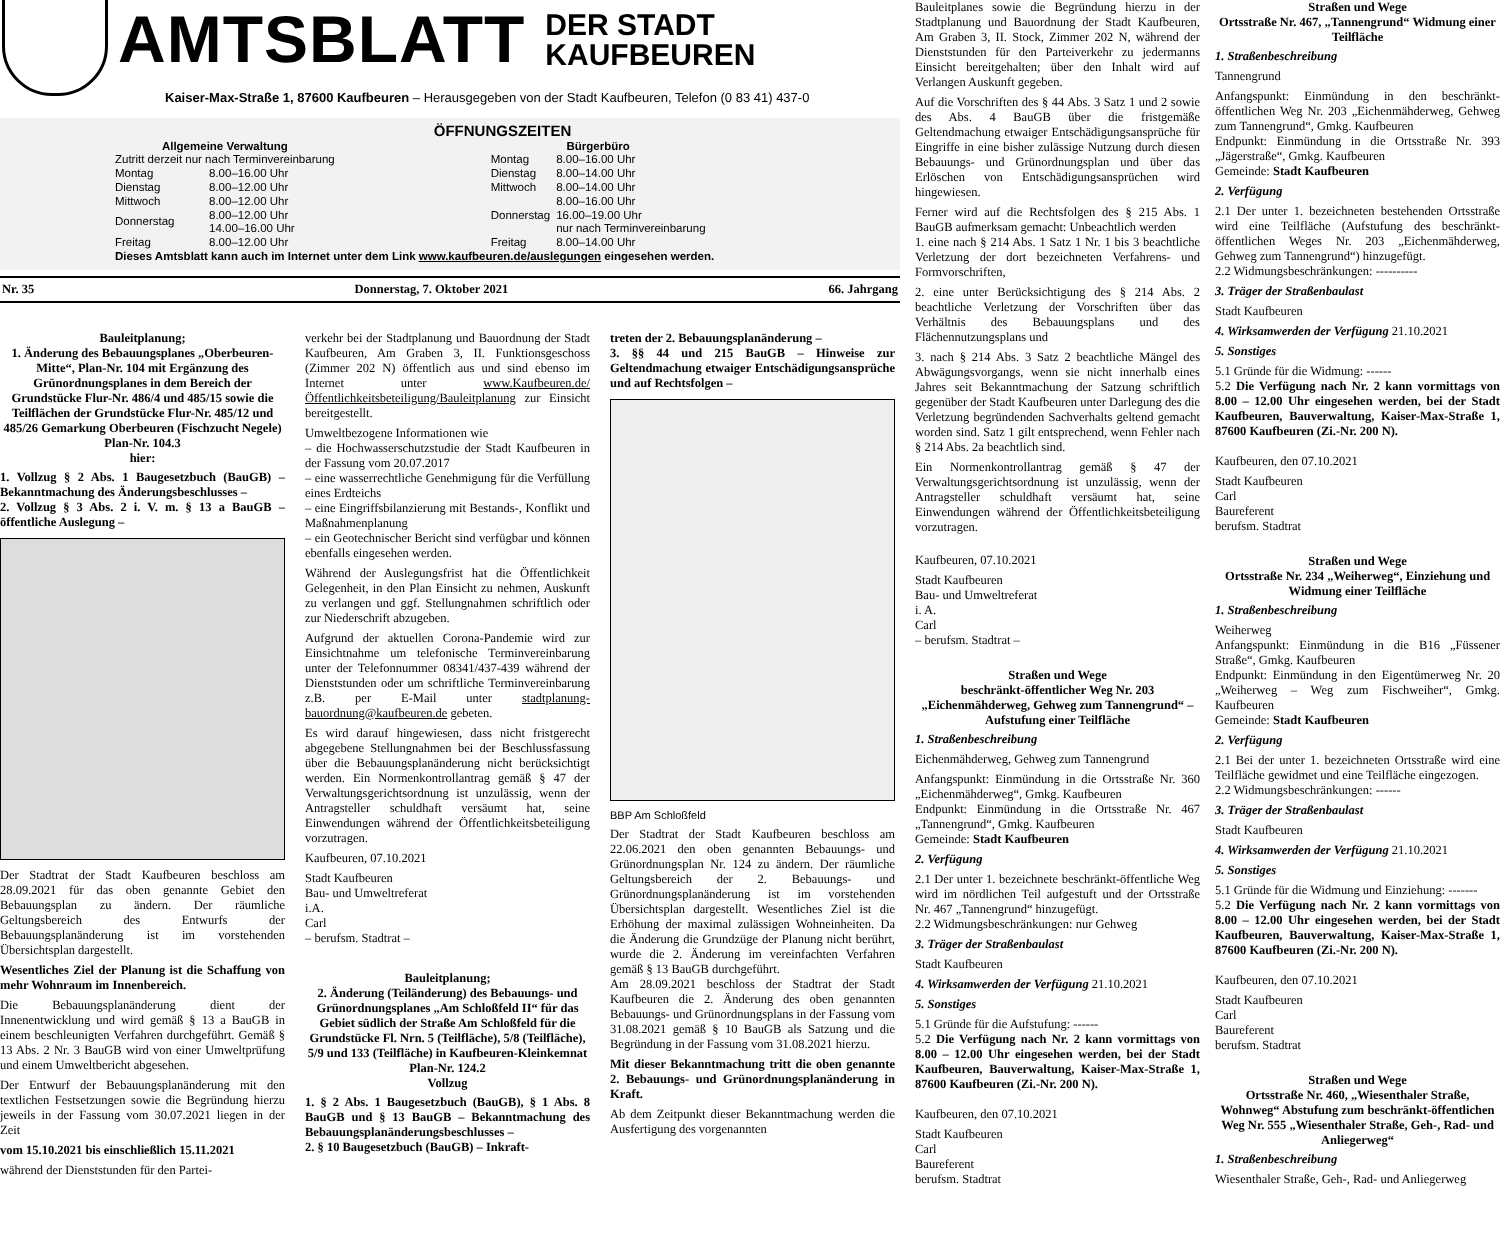AMTSBLATT
DER STADT
KAUFBEUREN
Kaiser-Max-Straße 1, 87600 Kaufbeuren – Herausgegeben von der Stadt Kaufbeuren, Telefon (0 83 41) 437-0
ÖFFNUNGSZEITEN
| Allgemeine Verwaltung | |
| --- | --- |
| Zutritt derzeit nur nach Terminvereinbarung | |
| Montag | 8.00–16.00 Uhr |
| Dienstag | 8.00–12.00 Uhr |
| Mittwoch | 8.00–12.00 Uhr |
| Donnerstag | 8.00–12.00 Uhr 14.00–16.00 Uhr |
| Freitag | 8.00–12.00 Uhr |
| Bürgerbüro | |
| --- | --- |
| Montag | 8.00–16.00 Uhr |
| Dienstag | 8.00–14.00 Uhr |
| Mittwoch | 8.00–14.00 Uhr |
| Donnerstag | 8.00–16.00 Uhr 16.00–19.00 Uhr nur nach Terminvereinbarung |
| Freitag | 8.00–14.00 Uhr |
Dieses Amtsblatt kann auch im Internet unter dem Link www.kaufbeuren.de/auslegungen eingesehen werden.
Nr. 35 Donnerstag, 7. Oktober 2021 66. Jahrgang
Bauleitplanung;
1. Änderung des Bebauungsplanes „Oberbeuren-Mitte“, Plan-Nr. 104 mit Ergänzung des Grünordnungsplanes in dem Bereich der Grundstücke Flur-Nr. 486/4 und 485/15 sowie die Teilflächen der Grundstücke Flur-Nr. 485/12 und 485/26 Gemarkung Oberbeuren (Fischzucht Negele) Plan-Nr. 104.3
hier:
1. Vollzug § 2 Abs. 1 Baugesetzbuch (BauGB) – Bekanntmachung des Änderungsbeschlusses –
2. Vollzug § 3 Abs. 2 i. V. m. § 13 a BauGB – öffentliche Auslegung –
Der Stadtrat der Stadt Kaufbeuren beschloss am 28.09.2021 für das oben genannte Gebiet den Bebauungsplan zu ändern. Der räumliche Geltungsbereich des Entwurfs der Bebauungsplanänderung ist im vorstehenden Übersichtsplan dargestellt.
Wesentliches Ziel der Planung ist die Schaffung von mehr Wohnraum im Innenbereich.
Die Bebauungsplanänderung dient der Innenentwicklung und wird gemäß § 13 a BauGB in einem beschleunigten Verfahren durchgeführt. Gemäß § 13 Abs. 2 Nr. 3 BauGB wird von einer Umweltprüfung und einem Umweltbericht abgesehen.
Der Entwurf der Bebauungsplanänderung mit den textlichen Festsetzungen sowie die Begründung hierzu jeweils in der Fassung vom 30.07.2021 liegen in der Zeit
vom 15.10.2021 bis einschließlich 15.11.2021
während der Dienststunden für den Partei-
verkehr bei der Stadtplanung und Bauordnung der Stadt Kaufbeuren, Am Graben 3, II. Funktionsgeschoss (Zimmer 202 N) öffentlich aus und sind ebenso im Internet unter www.Kaufbeuren.de/Öffentlichkeitsbeteiligung/Bauleitplanung zur Einsicht bereitgestellt.
Umweltbezogene Informationen wie
– die Hochwasserschutzstudie der Stadt Kaufbeuren in der Fassung vom 20.07.2017
– eine wasserrechtliche Genehmigung für die Verfüllung eines Erdteichs
– eine Eingriffsbilanzierung mit Bestands-, Konflikt und Maßnahmenplanung
– ein Geotechnischer Bericht sind verfügbar und können ebenfalls eingesehen werden.
Während der Auslegungsfrist hat die Öffentlichkeit Gelegenheit, in den Plan Einsicht zu nehmen, Auskunft zu verlangen und ggf. Stellungnahmen schriftlich oder zur Niederschrift abzugeben.
Aufgrund der aktuellen Corona-Pandemie wird zur Einsichtnahme um telefonische Terminvereinbarung unter der Telefonnummer 08341/437-439 während der Dienststunden oder um schriftliche Terminvereinbarung z.B. per E-Mail unter stadtplanung-bauordnung@kaufbeuren.de gebeten.
Es wird darauf hingewiesen, dass nicht fristgerecht abgegebene Stellungnahmen bei der Beschlussfassung über die Bebauungsplanänderung nicht berücksichtigt werden. Ein Normenkontrollantrag gemäß § 47 der Verwaltungsgerichtsordnung ist unzulässig, wenn der Antragsteller schuldhaft versäumt hat, seine Einwendungen während der Öffentlichkeitsbeteiligung vorzutragen.
Kaufbeuren, 07.10.2021
Stadt Kaufbeuren
Bau- und Umweltreferat
i.A.
Carl
– berufsm. Stadtrat –
Bauleitplanung;
2. Änderung (Teiländerung) des Bebauungs- und Grünordnungsplanes „Am Schloßfeld II“ für das Gebiet südlich der Straße Am Schloßfeld für die Grundstücke Fl. Nrn. 5 (Teilfläche), 5/8 (Teilfläche), 5/9 und 133 (Teilfläche) in Kaufbeuren-Kleinkemnat Plan-Nr. 124.2
Vollzug
1. § 2 Abs. 1 Baugesetzbuch (BauGB), § 1 Abs. 8 BauGB und § 13 BauGB – Bekanntmachung des Bebauungsplanänderungsbeschlusses –
2. § 10 Baugesetzbuch (BauGB) – Inkraft-
treten der 2. Bebauungsplanänderung –
3. §§ 44 und 215 BauGB – Hinweise zur Geltendmachung etwaiger Entschädigungsansprüche und auf Rechtsfolgen –
BBP Am Schloßfeld
Der Stadtrat der Stadt Kaufbeuren beschloss am 22.06.2021 den oben genannten Bebauungs- und Grünordnungsplan Nr. 124 zu ändern. Der räumliche Geltungsbereich der 2. Bebauungs- und Grünordnungsplanänderung ist im vorstehenden Übersichtsplan dargestellt. Wesentliches Ziel ist die Erhöhung der maximal zulässigen Wohneinheiten. Da die Änderung die Grundzüge der Planung nicht berührt, wurde die 2. Änderung im vereinfachten Verfahren gemäß § 13 BauGB durchgeführt.
Am 28.09.2021 beschloss der Stadtrat der Stadt Kaufbeuren die 2. Änderung des oben genannten Bebauungs- und Grünordnungsplans in der Fassung vom 31.08.2021 gemäß § 10 BauGB als Satzung und die Begründung in der Fassung vom 31.08.2021 hierzu.
Mit dieser Bekanntmachung tritt die oben genannte 2. Bebauungs- und Grünordnungsplanänderung in Kraft.
Ab dem Zeitpunkt dieser Bekanntmachung werden die Ausfertigung des vorgenannten
Bauleitplanes sowie die Begründung hierzu in der Stadtplanung und Bauordnung der Stadt Kaufbeuren, Am Graben 3, II. Stock, Zimmer 202 N, während der Dienststunden für den Parteiverkehr zu jedermanns Einsicht bereitgehalten; über den Inhalt wird auf Verlangen Auskunft gegeben.
Auf die Vorschriften des § 44 Abs. 3 Satz 1 und 2 sowie des Abs. 4 BauGB über die fristgemäße Geltendmachung etwaiger Entschädigungsansprüche für Eingriffe in eine bisher zulässige Nutzung durch diesen Bebauungs- und Grünordnungsplan und über das Erlöschen von Entschädigungsansprüchen wird hingewiesen.
Ferner wird auf die Rechtsfolgen des § 215 Abs. 1 BauGB aufmerksam gemacht: Unbeachtlich werden
1. eine nach § 214 Abs. 1 Satz 1 Nr. 1 bis 3 beachtliche Verletzung der dort bezeichneten Verfahrens- und Formvorschriften,
2. eine unter Berücksichtigung des § 214 Abs. 2 beachtliche Verletzung der Vorschriften über das Verhältnis des Bebauungsplans und des Flächennutzungsplans und
3. nach § 214 Abs. 3 Satz 2 beachtliche Mängel des Abwägungsvorgangs, wenn sie nicht innerhalb eines Jahres seit Bekanntmachung der Satzung schriftlich gegenüber der Stadt Kaufbeuren unter Darlegung des die Verletzung begründenden Sachverhalts geltend gemacht worden sind. Satz 1 gilt entsprechend, wenn Fehler nach § 214 Abs. 2a beachtlich sind.
Ein Normenkontrollantrag gemäß § 47 der Verwaltungsgerichtsordnung ist unzulässig, wenn der Antragsteller schuldhaft versäumt hat, seine Einwendungen während der Öffentlichkeitsbeteiligung vorzutragen.
Kaufbeuren, 07.10.2021
Stadt Kaufbeuren
Bau- und Umweltreferat
i. A.
Carl
– berufsm. Stadtrat –
Straßen und Wege
beschränkt-öffentlicher Weg Nr. 203 „Eichenmähderweg, Gehweg zum Tannengrund“ – Aufstufung einer Teilfläche
1. Straßenbeschreibung
Eichenmähderweg, Gehweg zum Tannengrund
Anfangspunkt: Einmündung in die Ortsstraße Nr. 360 „Eichenmähderweg“, Gmkg. Kaufbeuren
Endpunkt: Einmündung in die Ortsstraße Nr. 467 „Tannengrund“, Gmkg. Kaufbeuren
Gemeinde: Stadt Kaufbeuren
2. Verfügung
2.1 Der unter 1. bezeichnete beschränkt-öffentliche Weg wird im nördlichen Teil aufgestuft und der Ortsstraße Nr. 467 „Tannengrund“ hinzugefügt.
2.2 Widmungsbeschränkungen: nur Gehweg
3. Träger der Straßenbaulast
Stadt Kaufbeuren
4. Wirksamwerden der Verfügung 21.10.2021
5. Sonstiges
5.1 Gründe für die Aufstufung: ------
5.2 Die Verfügung nach Nr. 2 kann vormittags von 8.00 – 12.00 Uhr eingesehen werden, bei der Stadt Kaufbeuren, Bauverwaltung, Kaiser-Max-Straße 1, 87600 Kaufbeuren (Zi.-Nr. 200 N).
Kaufbeuren, den 07.10.2021
Stadt Kaufbeuren
Carl
Baureferent
berufsm. Stadtrat
Straßen und Wege
Ortsstraße Nr. 467, „Tannengrund“ Widmung einer Teilfläche
1. Straßenbeschreibung
Tannengrund
Anfangspunkt: Einmündung in den beschränkt-öffentlichen Weg Nr. 203 „Eichenmähderweg, Gehweg zum Tannengrund“, Gmkg. Kaufbeuren
Endpunkt: Einmündung in die Ortsstraße Nr. 393 „Jägerstraße“, Gmkg. Kaufbeuren
Gemeinde: Stadt Kaufbeuren
2. Verfügung
2.1 Der unter 1. bezeichneten bestehenden Ortsstraße wird eine Teilfläche (Aufstufung des beschränkt-öffentlichen Weges Nr. 203 „Eichenmähderweg, Gehweg zum Tannengrund“) hinzugefügt.
2.2 Widmungsbeschränkungen: ----------
3. Träger der Straßenbaulast
Stadt Kaufbeuren
4. Wirksamwerden der Verfügung 21.10.2021
5. Sonstiges
5.1 Gründe für die Widmung: ------
5.2 Die Verfügung nach Nr. 2 kann vormittags von 8.00 – 12.00 Uhr eingesehen werden, bei der Stadt Kaufbeuren, Bauverwaltung, Kaiser-Max-Straße 1, 87600 Kaufbeuren (Zi.-Nr. 200 N).
Kaufbeuren, den 07.10.2021
Stadt Kaufbeuren
Carl
Baureferent
berufsm. Stadtrat
Straßen und Wege
Ortsstraße Nr. 234 „Weiherweg“, Einziehung und Widmung einer Teilfläche
1. Straßenbeschreibung
Weiherweg
Anfangspunkt: Einmündung in die B16 „Füssener Straße“, Gmkg. Kaufbeuren
Endpunkt: Einmündung in den Eigentümerweg Nr. 20 „Weiherweg – Weg zum Fischweiher“, Gmkg. Kaufbeuren
Gemeinde: Stadt Kaufbeuren
2. Verfügung
2.1 Bei der unter 1. bezeichneten Ortsstraße wird eine Teilfläche gewidmet und eine Teilfläche eingezogen.
2.2 Widmungsbeschränkungen: ------
3. Träger der Straßenbaulast
Stadt Kaufbeuren
4. Wirksamwerden der Verfügung 21.10.2021
5. Sonstiges
5.1 Gründe für die Widmung und Einziehung: -------
5.2 Die Verfügung nach Nr. 2 kann vormittags von 8.00 – 12.00 Uhr eingesehen werden, bei der Stadt Kaufbeuren, Bauverwaltung, Kaiser-Max-Straße 1, 87600 Kaufbeuren (Zi.-Nr. 200 N).
Kaufbeuren, den 07.10.2021
Stadt Kaufbeuren
Carl
Baureferent
berufsm. Stadtrat
Straßen und Wege
Ortsstraße Nr. 460, „Wiesenthaler Straße, Wohnweg“ Abstufung zum beschränkt-öffentlichen Weg Nr. 555 „Wiesenthaler Straße, Geh-, Rad- und Anliegerweg“
1. Straßenbeschreibung
Wiesenthaler Straße, Geh-, Rad- und Anliegerweg